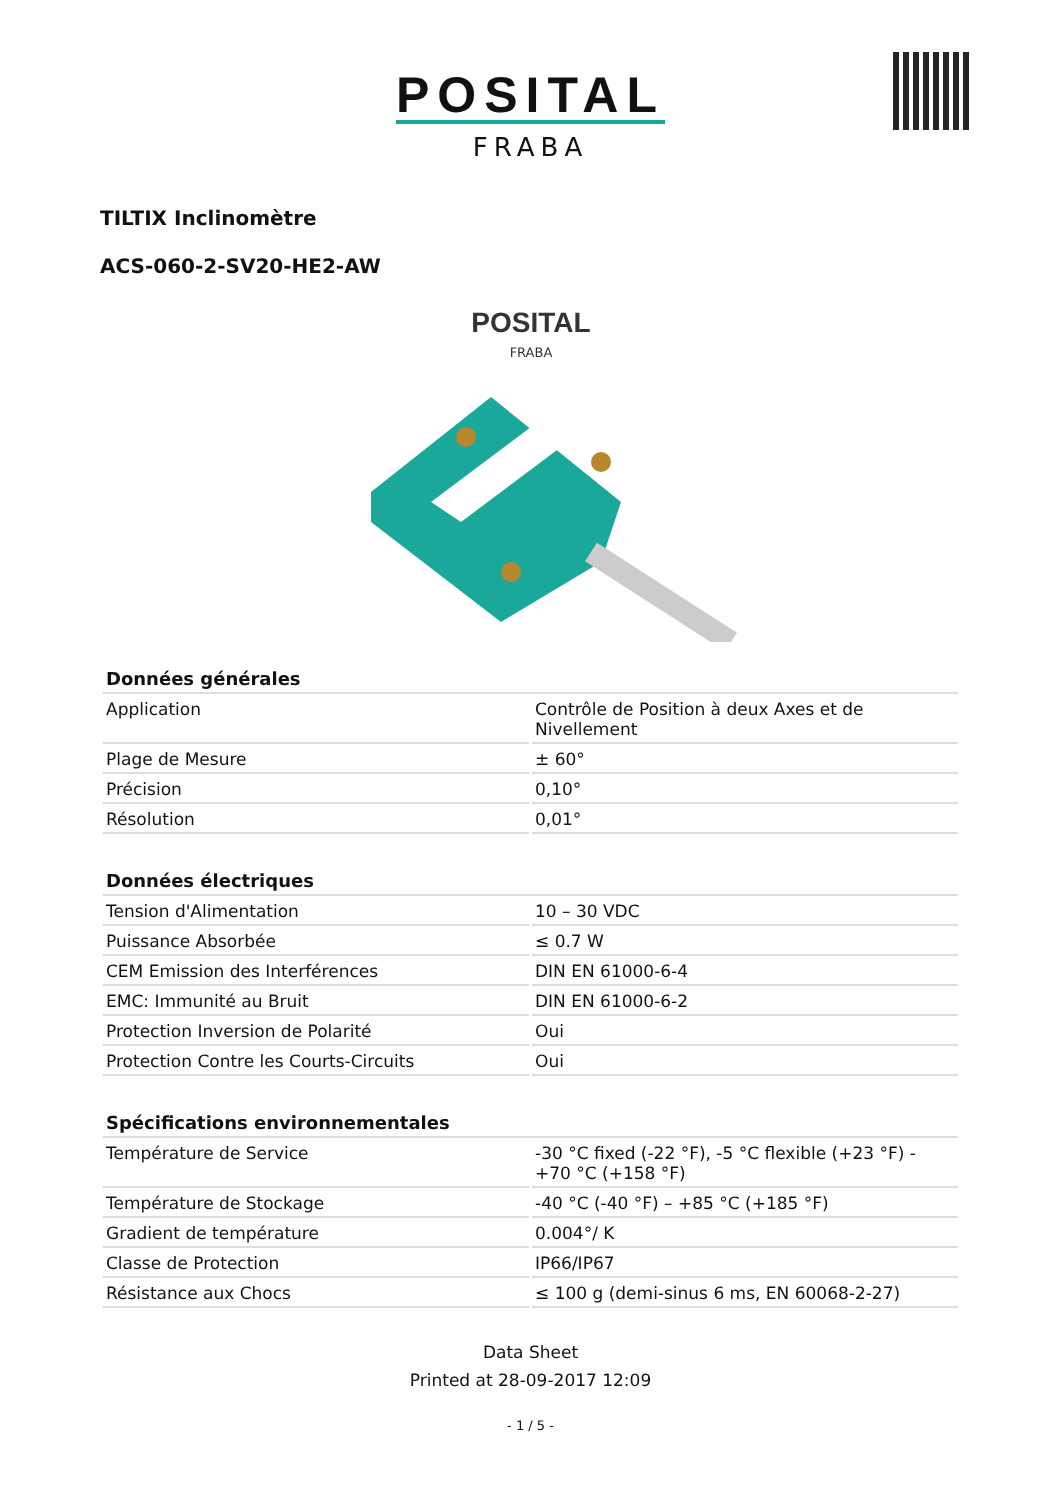POSITAL
FRABA
TILTIX Inclinomètre
ACS-060-2-SV20-HE2-AW
POSITAL
FRABA
| Données générales | |
| --- | --- |
| Application | Contrôle de Position à deux Axes et de Nivellement |
| Plage de Mesure | ± 60° |
| Précision | 0,10° |
| Résolution | 0,01° |
| Données électriques | |
| --- | --- |
| Tension d'Alimentation | 10 – 30 VDC |
| Puissance Absorbée | ≤ 0.7 W |
| CEM Emission des Interférences | DIN EN 61000-6-4 |
| EMC: Immunité au Bruit | DIN EN 61000-6-2 |
| Protection Inversion de Polarité | Oui |
| Protection Contre les Courts-Circuits | Oui |
| Spécifications environnementales | |
| --- | --- |
| Température de Service | -30 °C fixed (-22 °F), -5 °C flexible (+23 °F) - +70 °C (+158 °F) |
| Température de Stockage | -40 °C (-40 °F) – +85 °C (+185 °F) |
| Gradient de température | 0.004°/ K |
| Classe de Protection | IP66/IP67 |
| Résistance aux Chocs | ≤ 100 g (demi-sinus 6 ms, EN 60068-2-27) |
Data Sheet
Printed at 28-09-2017 12:09
- 1 / 5 -